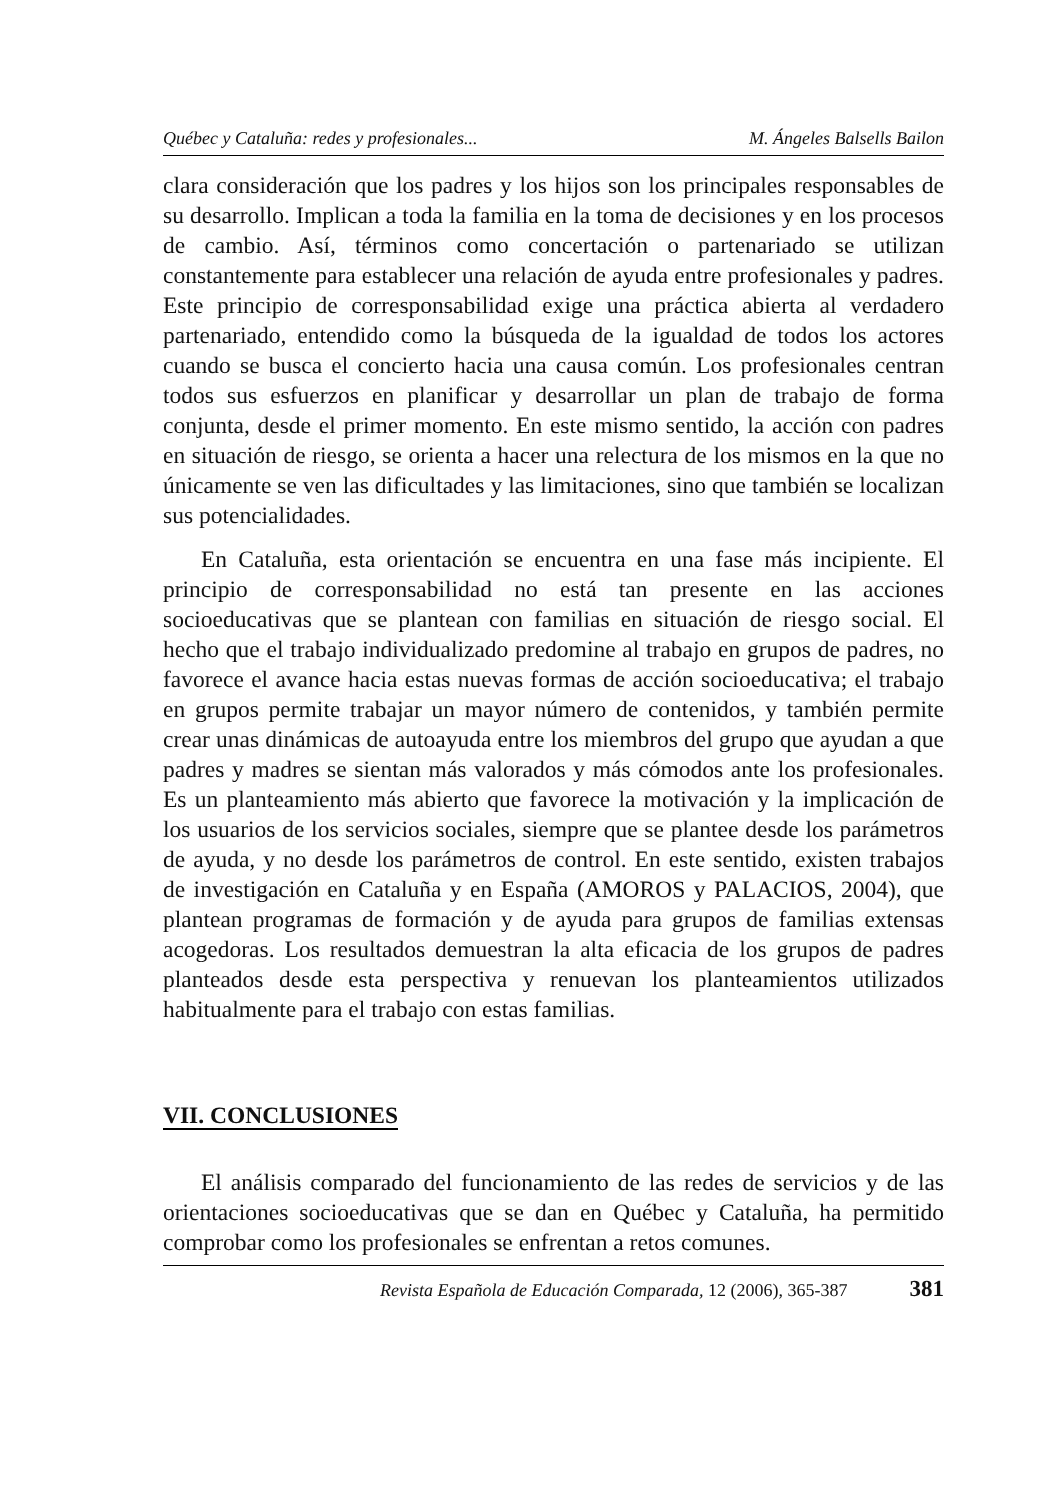Québec y Cataluña: redes y profesionales... M. Ángeles Balsells Bailon
clara consideración que los padres y los hijos son los principales responsables de su desarrollo. Implican a toda la familia en la toma de decisiones y en los procesos de cambio. Así, términos como concertación o partenariado se utilizan constantemente para establecer una relación de ayuda entre profesionales y padres. Este principio de corresponsabilidad exige una práctica abierta al verdadero partenariado, entendido como la búsqueda de la igualdad de todos los actores cuando se busca el concierto hacia una causa común. Los profesionales centran todos sus esfuerzos en planificar y desarrollar un plan de trabajo de forma conjunta, desde el primer momento. En este mismo sentido, la acción con padres en situación de riesgo, se orienta a hacer una relectura de los mismos en la que no únicamente se ven las dificultades y las limitaciones, sino que también se localizan sus potencialidades.
En Cataluña, esta orientación se encuentra en una fase más incipiente. El principio de corresponsabilidad no está tan presente en las acciones socioeducativas que se plantean con familias en situación de riesgo social. El hecho que el trabajo individualizado predomine al trabajo en grupos de padres, no favorece el avance hacia estas nuevas formas de acción socioeducativa; el trabajo en grupos permite trabajar un mayor número de contenidos, y también permite crear unas dinámicas de autoayuda entre los miembros del grupo que ayudan a que padres y madres se sientan más valorados y más cómodos ante los profesionales. Es un planteamiento más abierto que favorece la motivación y la implicación de los usuarios de los servicios sociales, siempre que se plantee desde los parámetros de ayuda, y no desde los parámetros de control. En este sentido, existen trabajos de investigación en Cataluña y en España (AMOROS y PALACIOS, 2004), que plantean programas de formación y de ayuda para grupos de familias extensas acogedoras. Los resultados demuestran la alta eficacia de los grupos de padres planteados desde esta perspectiva y renuevan los planteamientos utilizados habitualmente para el trabajo con estas familias.
VII. CONCLUSIONES
El análisis comparado del funcionamiento de las redes de servicios y de las orientaciones socioeducativas que se dan en Québec y Cataluña, ha permitido comprobar como los profesionales se enfrentan a retos comunes.
Revista Española de Educación Comparada, 12 (2006), 365-387 381